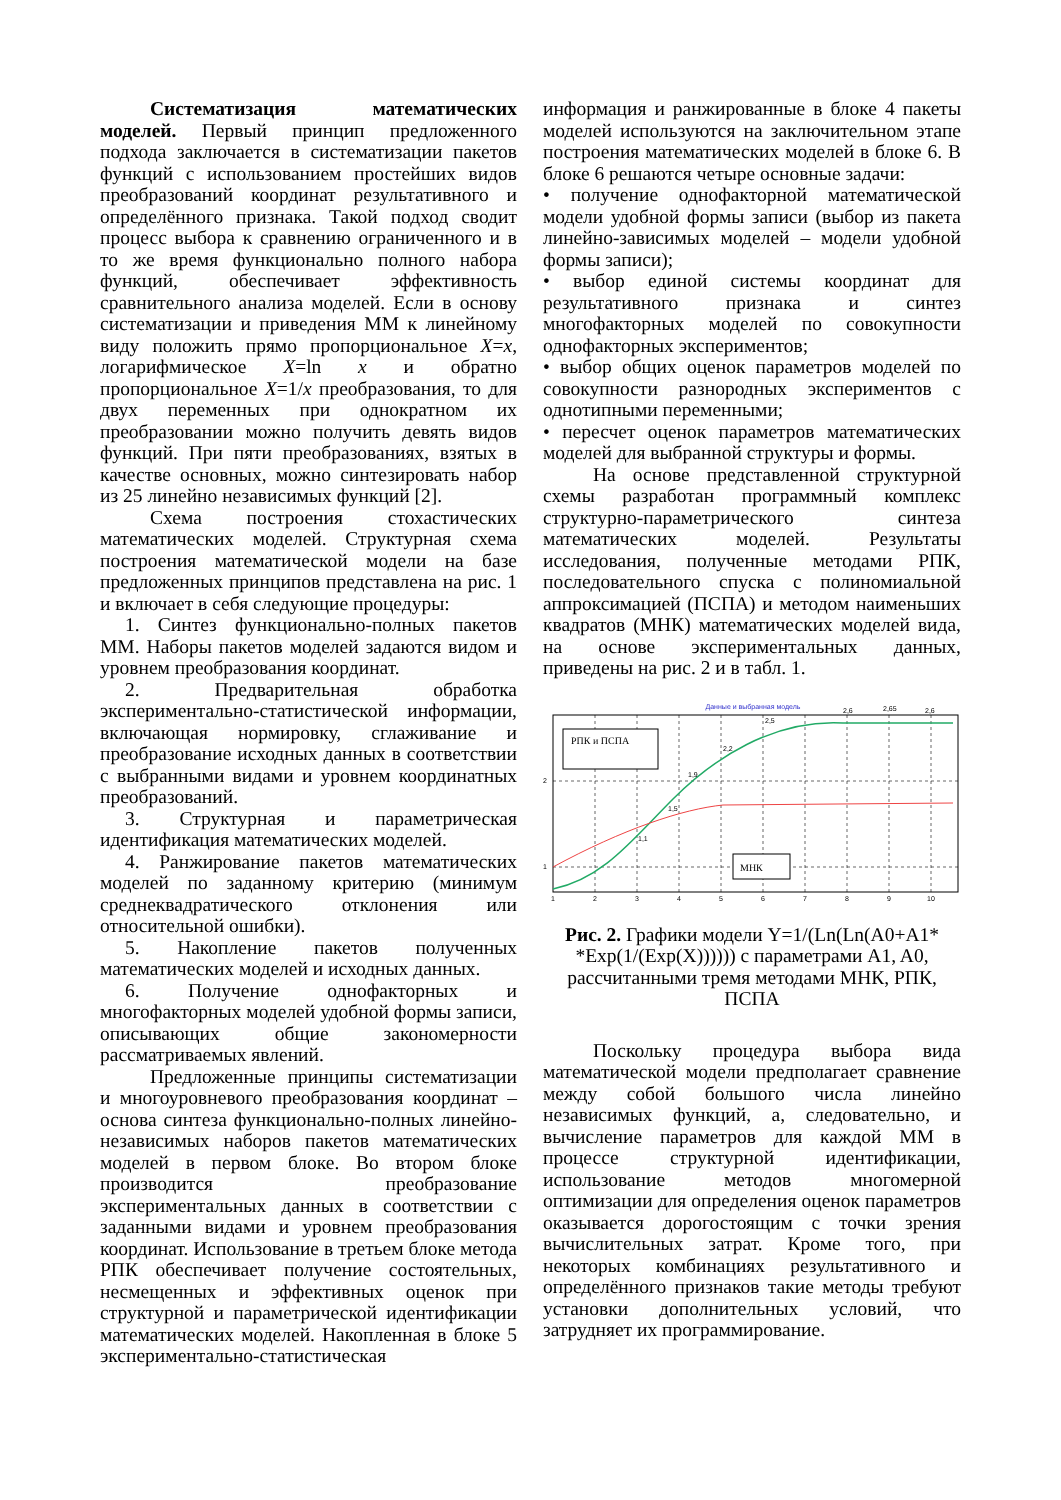Систематизация математических моделей. Первый принцип предложенного подхода заключается в систематизации пакетов функций с использованием простейших видов преобразований координат результативного и определённого признака. Такой подход сводит процесс выбора к сравнению ограниченного и в то же время функционально полного набора функций, обеспечивает эффективность сравнительного анализа моделей. Если в основу систематизации и приведения ММ к линейному виду положить прямо пропорциональное X=x, логарифмическое X=ln x и обратно пропорциональное X=1/x преобразования, то для двух переменных при однократном их преобразовании можно получить девять видов функций. При пяти преобразованиях, взятых в качестве основных, можно синтезировать набор из 25 линейно независимых функций [2].
Схема построения стохастических математических моделей. Структурная схема построения математической модели на базе предложенных принципов представлена на рис. 1 и включает в себя следующие процедуры:
1. Синтез функционально-полных пакетов ММ. Наборы пакетов моделей задаются видом и уровнем преобразования координат.
2. Предварительная обработка экспериментально-статистической информации, включающая нормировку, сглаживание и преобразование исходных данных в соответствии с выбранными видами и уровнем координатных преобразований.
3. Структурная и параметрическая идентификация математических моделей.
4. Ранжирование пакетов математических моделей по заданному критерию (минимум среднеквадратического отклонения или относительной ошибки).
5. Накопление пакетов полученных математических моделей и исходных данных.
6. Получение однофакторных и многофакторных моделей удобной формы записи, описывающих общие закономерности рассматриваемых явлений.
Предложенные принципы систематизации и многоуровневого преобразования координат – основа синтеза функционально-полных линейно-независимых наборов пакетов математических моделей в первом блоке. Во втором блоке производится преобразование экспериментальных данных в соответствии с заданными видами и уровнем преобразования координат. Использование в третьем блоке метода РПК обеспечивает получение состоятельных, несмещенных и эффективных оценок при структурной и параметрической идентификации математических моделей. Накопленная в блоке 5 экспериментально-статистическая
информация и ранжированные в блоке 4 пакеты моделей используются на заключительном этапе построения математических моделей в блоке 6. В блоке 6 решаются четыре основные задачи:
• получение однофакторной математической модели удобной формы записи (выбор из пакета линейно-зависимых моделей – модели удобной формы записи);
• выбор единой системы координат для результативного признака и синтез многофакторных моделей по совокупности однофакторных экспериментов;
• выбор общих оценок параметров моделей по совокупности разнородных экспериментов с однотипными переменными;
• пересчет оценок параметров математических моделей для выбранной структуры и формы.
На основе представленной структурной схемы разработан программный комплекс структурно-параметрического синтеза математических моделей. Результаты исследования, полученные методами РПК, последовательного спуска с полиномиальной аппроксимацией (ПСПА) и методом наименьших квадратов (МНК) математических моделей вида, на основе экспериментальных данных, приведены на рис. 2 и в табл. 1.
Данные и выбранная модель
РПК и ПСПА
МНК
1
2
3
4
5
6
7
8
9
10
2
1
1,9
2,2
2,5
2,6
2,65
2,6
1,5
1,1
Рис. 2. Графики модели Y=1/(Ln(Ln(A0+A1* *Exp(1/(Exp(X)))))) с параметрами A1, A0, рассчитанными тремя методами МНК, РПК, ПСПА
Поскольку процедура выбора вида математической модели предполагает сравнение между собой большого числа линейно независимых функций, а, следовательно, и вычисление параметров для каждой ММ в процессе структурной идентификации, использование методов многомерной оптимизации для определения оценок параметров оказывается дорогостоящим с точки зрения вычислительных затрат. Кроме того, при некоторых комбинациях результативного и определённого признаков такие методы требуют установки дополнительных условий, что затрудняет их программирование.